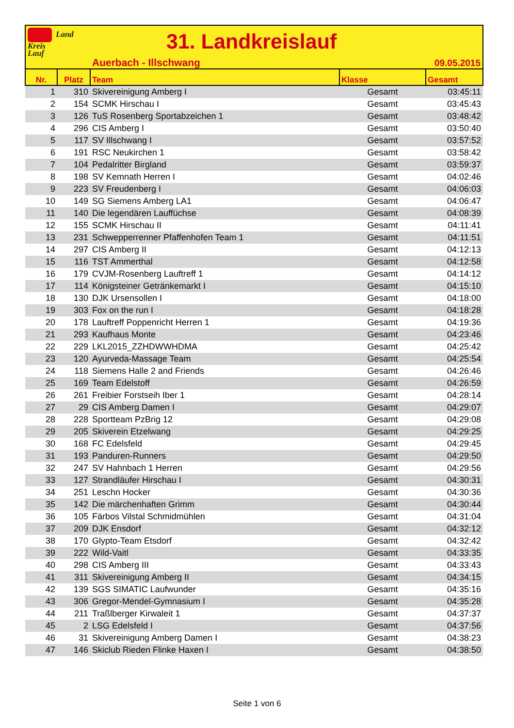Land
Kreis
Lauf
31. Landkreislauf
Auerbach - Illschwang 09.05.2015
| Nr. | Platz | Team | Klasse | Gesamt |
| --- | --- | --- | --- | --- |
| 1 | 310 | Skivereinigung Amberg I | Gesamt | 03:45:11 |
| 2 | 154 | SCMK Hirschau I | Gesamt | 03:45:43 |
| 3 | 126 | TuS Rosenberg Sportabzeichen 1 | Gesamt | 03:48:42 |
| 4 | 296 | CIS Amberg I | Gesamt | 03:50:40 |
| 5 | 117 | SV Illschwang I | Gesamt | 03:57:52 |
| 6 | 191 | RSC Neukirchen 1 | Gesamt | 03:58:42 |
| 7 | 104 | Pedalritter Birgland | Gesamt | 03:59:37 |
| 8 | 198 | SV Kemnath Herren I | Gesamt | 04:02:46 |
| 9 | 223 | SV Freudenberg I | Gesamt | 04:06:03 |
| 10 | 149 | SG Siemens Amberg LA1 | Gesamt | 04:06:47 |
| 11 | 140 | Die legendären Lauffüchse | Gesamt | 04:08:39 |
| 12 | 155 | SCMK Hirschau II | Gesamt | 04:11:41 |
| 13 | 231 | Schwepperrenner Pfaffenhofen Team 1 | Gesamt | 04:11:51 |
| 14 | 297 | CIS Amberg II | Gesamt | 04:12:13 |
| 15 | 116 | TST Ammerthal | Gesamt | 04:12:58 |
| 16 | 179 | CVJM-Rosenberg Lauftreff 1 | Gesamt | 04:14:12 |
| 17 | 114 | Königsteiner Getränkemarkt I | Gesamt | 04:15:10 |
| 18 | 130 | DJK Ursensollen I | Gesamt | 04:18:00 |
| 19 | 303 | Fox on the run I | Gesamt | 04:18:28 |
| 20 | 178 | Lauftreff Poppenricht Herren 1 | Gesamt | 04:19:36 |
| 21 | 293 | Kaufhaus Monte | Gesamt | 04:23:46 |
| 22 | 229 | LKL2015_ZZHDWWHDMA | Gesamt | 04:25:42 |
| 23 | 120 | Ayurveda-Massage Team | Gesamt | 04:25:54 |
| 24 | 118 | Siemens Halle 2 and Friends | Gesamt | 04:26:46 |
| 25 | 169 | Team Edelstoff | Gesamt | 04:26:59 |
| 26 | 261 | Freibier Forstseih Iber 1 | Gesamt | 04:28:14 |
| 27 | 29 | CIS Amberg Damen I | Gesamt | 04:29:07 |
| 28 | 228 | Sportteam PzBrig 12 | Gesamt | 04:29:08 |
| 29 | 205 | Skiverein Etzelwang | Gesamt | 04:29:25 |
| 30 | 168 | FC Edelsfeld | Gesamt | 04:29:45 |
| 31 | 193 | Panduren-Runners | Gesamt | 04:29:50 |
| 32 | 247 | SV Hahnbach 1 Herren | Gesamt | 04:29:56 |
| 33 | 127 | Strandläufer Hirschau I | Gesamt | 04:30:31 |
| 34 | 251 | Leschn Hocker | Gesamt | 04:30:36 |
| 35 | 142 | Die märchenhaften Grimm | Gesamt | 04:30:44 |
| 36 | 105 | Färbos Vilstal Schmidmühlen | Gesamt | 04:31:04 |
| 37 | 209 | DJK Ensdorf | Gesamt | 04:32:12 |
| 38 | 170 | Glypto-Team Etsdorf | Gesamt | 04:32:42 |
| 39 | 222 | Wild-Vaitl | Gesamt | 04:33:35 |
| 40 | 298 | CIS Amberg III | Gesamt | 04:33:43 |
| 41 | 311 | Skivereinigung Amberg II | Gesamt | 04:34:15 |
| 42 | 139 | SGS SIMATIC Laufwunder | Gesamt | 04:35:16 |
| 43 | 306 | Gregor-Mendel-Gymnasium I | Gesamt | 04:35:28 |
| 44 | 211 | Traßlberger Kirwaleit 1 | Gesamt | 04:37:37 |
| 45 | 2 | LSG Edelsfeld I | Gesamt | 04:37:56 |
| 46 | 31 | Skivereinigung Amberg Damen I | Gesamt | 04:38:23 |
| 47 | 146 | Skiclub Rieden Flinke Haxen I | Gesamt | 04:38:50 |
Seite 1 von 6